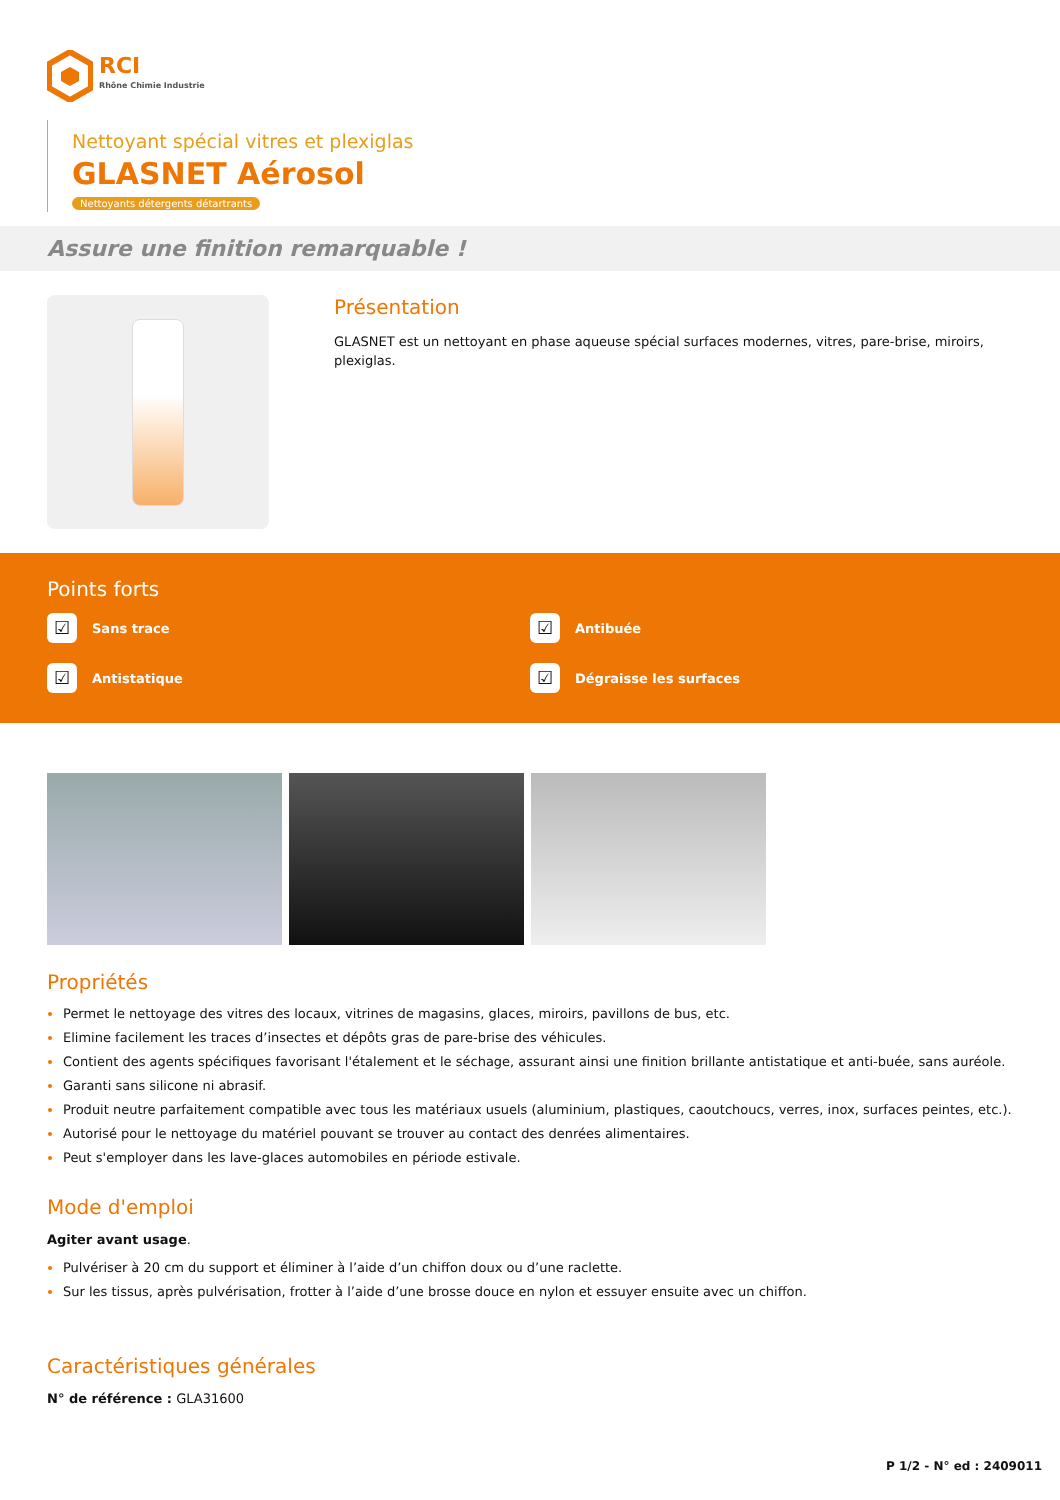RCI
Rhône Chimie Industrie
Nettoyant spécial vitres et plexiglas
GLASNET Aérosol
Nettoyants détergents détartrants
Assure une finition remarquable !
Présentation
GLASNET est un nettoyant en phase aqueuse spécial surfaces modernes, vitres, pare-brise, miroirs, plexiglas.
Points forts
☑ Sans trace
☑ Antibuée
☑ Antistatique
☑ Dégraisse les surfaces
Propriétés
Permet le nettoyage des vitres des locaux, vitrines de magasins, glaces, miroirs, pavillons de bus, etc.
Elimine facilement les traces d’insectes et dépôts gras de pare-brise des véhicules.
Contient des agents spécifiques favorisant l'étalement et le séchage, assurant ainsi une finition brillante antistatique et anti-buée, sans auréole.
Garanti sans silicone ni abrasif.
Produit neutre parfaitement compatible avec tous les matériaux usuels (aluminium, plastiques, caoutchoucs, verres, inox, surfaces peintes, etc.).
Autorisé pour le nettoyage du matériel pouvant se trouver au contact des denrées alimentaires.
Peut s'employer dans les lave-glaces automobiles en période estivale.
Mode d'emploi
Agiter avant usage.
Pulvériser à 20 cm du support et éliminer à l’aide d’un chiffon doux ou d’une raclette.
Sur les tissus, après pulvérisation, frotter à l’aide d’une brosse douce en nylon et essuyer ensuite avec un chiffon.
Caractéristiques générales
N° de référence : GLA31600
P 1/2 - N° ed : 2409011